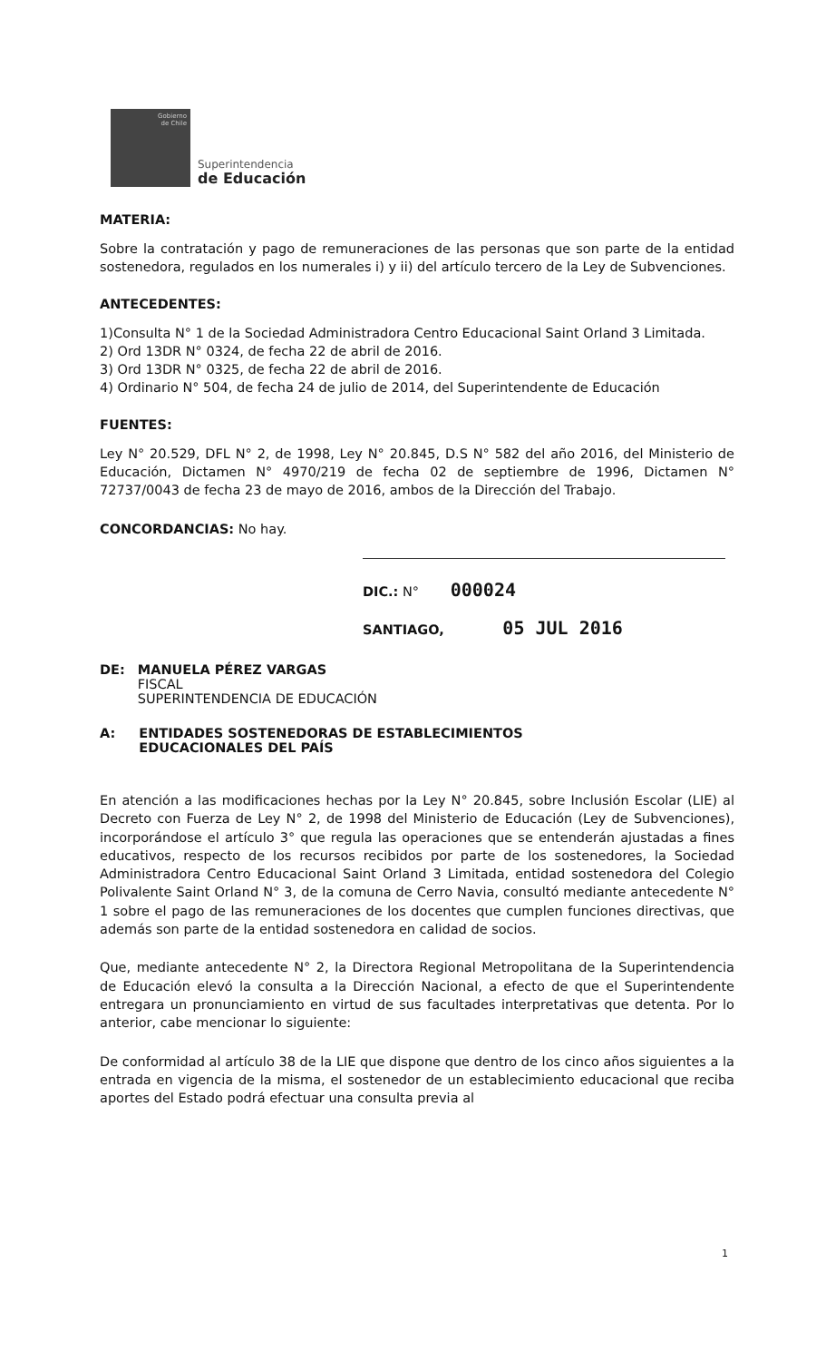Gobierno
de Chile
Superintendencia
de Educación
MATERIA:
Sobre la contratación y pago de remuneraciones de las personas que son parte de la entidad sostenedora, regulados en los numerales i) y ii) del artículo tercero de la Ley de Subvenciones.
ANTECEDENTES:
1)Consulta N° 1 de la Sociedad Administradora Centro Educacional Saint Orland 3 Limitada.
2) Ord 13DR N° 0324, de fecha 22 de abril de 2016.
3) Ord 13DR N° 0325, de fecha 22 de abril de 2016.
4) Ordinario N° 504, de fecha 24 de julio de 2014, del Superintendente de Educación
FUENTES:
Ley N° 20.529, DFL N° 2, de 1998, Ley N° 20.845, D.S N° 582 del año 2016, del Ministerio de Educación, Dictamen N° 4970/219 de fecha 02 de septiembre de 1996, Dictamen N° 72737/0043 de fecha 23 de mayo de 2016, ambos de la Dirección del Trabajo.
CONCORDANCIAS: No hay.
DIC.: N° 000024
SANTIAGO, 05 JUL 2016
DE: MANUELA PÉREZ VARGAS
FISCAL
SUPERINTENDENCIA DE EDUCACIÓN
A: ENTIDADES SOSTENEDORAS DE ESTABLECIMIENTOS
EDUCACIONALES DEL PAÍS
En atención a las modificaciones hechas por la Ley N° 20.845, sobre Inclusión Escolar (LIE) al Decreto con Fuerza de Ley N° 2, de 1998 del Ministerio de Educación (Ley de Subvenciones), incorporándose el artículo 3° que regula las operaciones que se entenderán ajustadas a fines educativos, respecto de los recursos recibidos por parte de los sostenedores, la Sociedad Administradora Centro Educacional Saint Orland 3 Limitada, entidad sostenedora del Colegio Polivalente Saint Orland N° 3, de la comuna de Cerro Navia, consultó mediante antecedente N° 1 sobre el pago de las remuneraciones de los docentes que cumplen funciones directivas, que además son parte de la entidad sostenedora en calidad de socios.
Que, mediante antecedente N° 2, la Directora Regional Metropolitana de la Superintendencia de Educación elevó la consulta a la Dirección Nacional, a efecto de que el Superintendente entregara un pronunciamiento en virtud de sus facultades interpretativas que detenta. Por lo anterior, cabe mencionar lo siguiente:
De conformidad al artículo 38 de la LIE que dispone que dentro de los cinco años siguientes a la entrada en vigencia de la misma, el sostenedor de un establecimiento educacional que reciba aportes del Estado podrá efectuar una consulta previa al
1